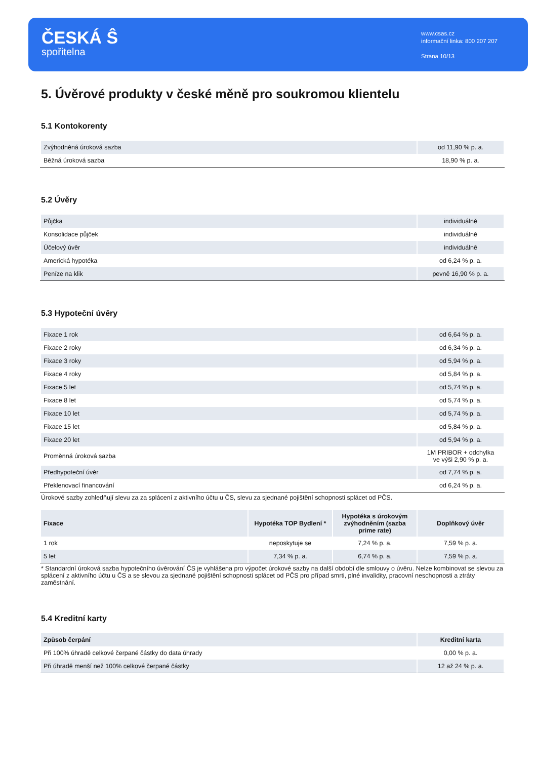ČESKÁ Ŝ
spořitelna
www.csas.cz
informační linka: 800 207 207
Strana 10/13
5. Úvěrové produkty v české měně pro soukromou klientelu
5.1 Kontokorenty
| Zvýhodněná úroková sazba | od 11,90 % p. a. |
| Běžná úroková sazba | 18,90 % p. a. |
5.2 Úvěry
| Půjčka | individuálně |
| Konsolidace půjček | individuálně |
| Účelový úvěr | individuálně |
| Americká hypotéka | od 6,24 % p. a. |
| Peníze na klik | pevně 16,90 % p. a. |
5.3 Hypoteční úvěry
| Fixace 1 rok | od 6,64 % p. a. |
| Fixace 2 roky | od 6,34 % p. a. |
| Fixace 3 roky | od 5,94 % p. a. |
| Fixace 4 roky | od 5,84 % p. a. |
| Fixace 5 let | od 5,74 % p. a. |
| Fixace 8 let | od 5,74 % p. a. |
| Fixace 10 let | od 5,74 % p. a. |
| Fixace 15 let | od 5,84 % p. a. |
| Fixace 20 let | od 5,94 % p. a. |
| Proměnná úroková sazba | 1M PRIBOR + odchylka ve výši 2,90 % p. a. |
| Předhypoteční úvěr | od 7,74 % p. a. |
| Překlenovací financování | od 6,24 % p. a. |
Úrokové sazby zohledňují slevu za za splácení z aktivního účtu u ČS, slevu za sjednané pojištění schopnosti splácet od PČS.
| Fixace | Hypotéka TOP Bydlení * | Hypotéka s úrokovým zvýhodněním (sazba prime rate) | Doplňkový úvěr |
| --- | --- | --- | --- |
| 1 rok | neposkytuje se | 7,24 % p. a. | 7,59 % p. a. |
| 5 let | 7,34 % p. a. | 6,74 % p. a. | 7,59 % p. a. |
* Standardní úroková sazba hypotečního úvěrování ČS je vyhlášena pro výpočet úrokové sazby na další období dle smlouvy o úvěru. Nelze kombinovat se slevou za splácení z aktivního účtu u ČS a se slevou za sjednané pojištění schopnosti splácet od PČS pro případ smrti, plné invalidity, pracovní neschopnosti a ztráty zaměstnání.
5.4 Kreditní karty
| Způsob čerpání | Kreditní karta |
| --- | --- |
| Při 100% úhradě celkové čerpané částky do data úhrady | 0,00 % p. a. |
| Při úhradě menší než 100% celkové čerpané částky | 12 až 24 % p. a. |